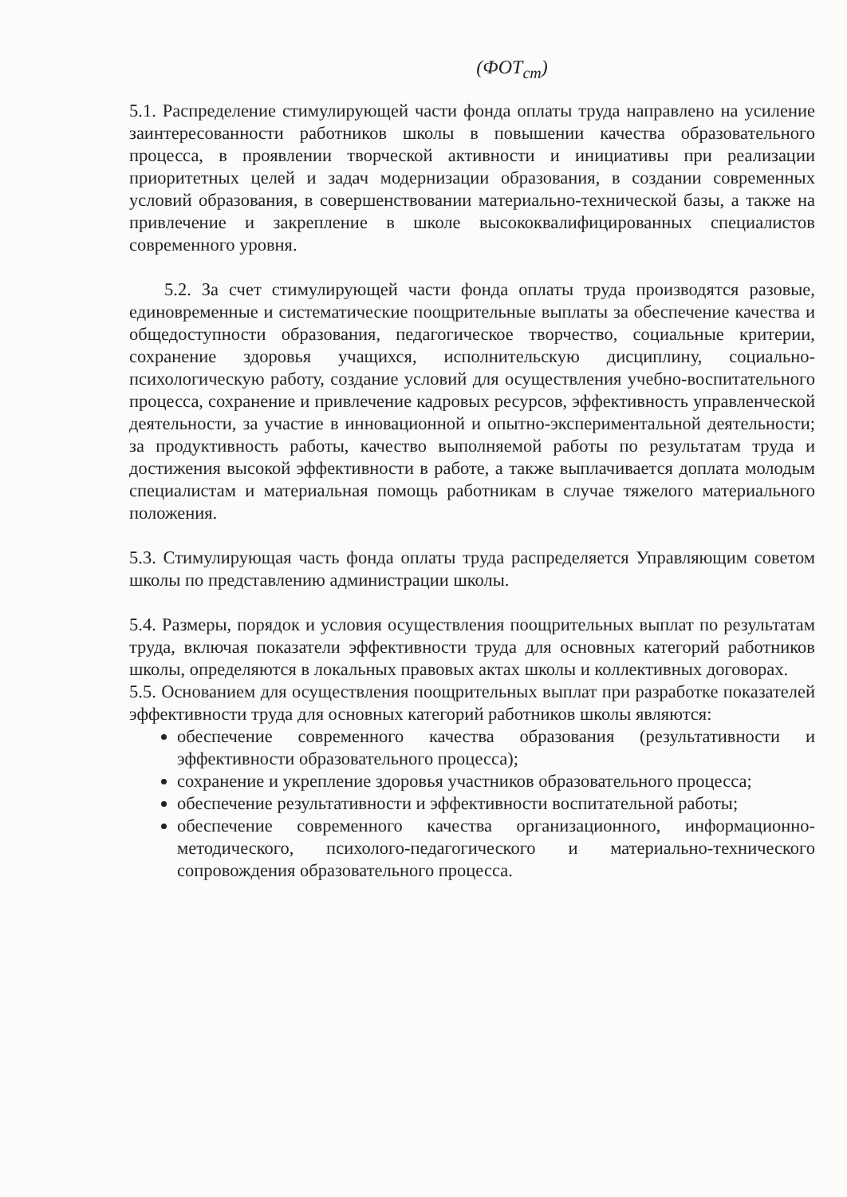(ФОТ<sub>ст</sub>)
5.1. Распределение стимулирующей части фонда оплаты труда направлено на усиление заинтересованности работников школы в повышении качества образовательного процесса, в проявлении творческой активности и инициативы при реализации приоритетных целей и задач модернизации образования, в создании современных условий образования, в совершенствовании материально-технической базы, а также на привлечение и закрепление в школе высококвалифицированных специалистов современного уровня.
5.2. За счет стимулирующей части фонда оплаты труда производятся разовые, единовременные и систематические поощрительные выплаты за обеспечение качества и общедоступности образования, педагогическое творчество, социальные критерии, сохранение здоровья учащихся, исполнительскую дисциплину, социально-психологическую работу, создание условий для осуществления учебно-воспитательного процесса, сохранение и привлечение кадровых ресурсов, эффективность управленческой деятельности, за участие в инновационной и опытно-экспериментальной деятельности; за продуктивность работы, качество выполняемой работы по результатам труда и достижения высокой эффективности в работе, а также выплачивается доплата молодым специалистам и материальная помощь работникам в случае тяжелого материального положения.
5.3. Стимулирующая часть фонда оплаты труда распределяется Управляющим советом школы по представлению администрации школы.
5.4. Размеры, порядок и условия осуществления поощрительных выплат по результатам труда, включая показатели эффективности труда для основных категорий работников школы, определяются в локальных правовых актах школы и коллективных договорах.
5.5. Основанием для осуществления поощрительных выплат при разработке показателей эффективности труда для основных категорий работников школы являются:
обеспечение современного качества образования (результативности и эффективности образовательного процесса);
сохранение и укрепление здоровья участников образовательного процесса;
обеспечение результативности и эффективности воспитательной работы;
обеспечение современного качества организационного, информационно-методического, психолого-педагогического и материально-технического сопровождения образовательного процесса.